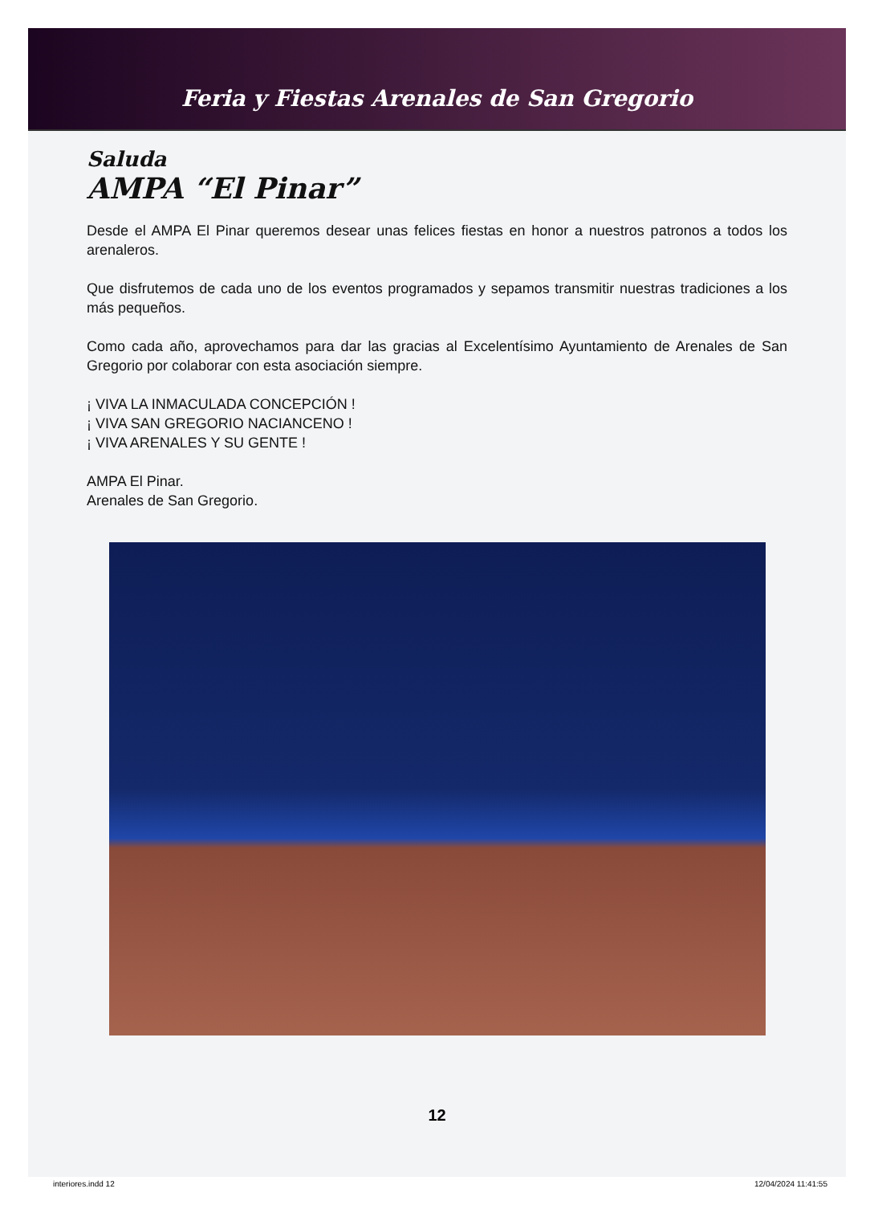Feria y Fiestas Arenales de San Gregorio
Saluda
AMPA “El Pinar”
Desde el AMPA El Pinar queremos desear unas felices fiestas en honor a nuestros patronos a todos los arenaleros.
Que disfrutemos de cada uno de los eventos programados y sepamos transmitir nuestras tradiciones a los más pequeños.
Como cada año, aprovechamos para dar las gracias al Excelentísimo Ayuntamiento de Arenales de San Gregorio por colaborar con esta asociación siempre.
¡ VIVA LA INMACULADA CONCEPCIÓN !
¡ VIVA SAN GREGORIO NACIANCENO !
¡ VIVA ARENALES Y SU GENTE !
AMPA El Pinar.
Arenales de San Gregorio.
12
interiores.indd 12 12/04/2024 11:41:55